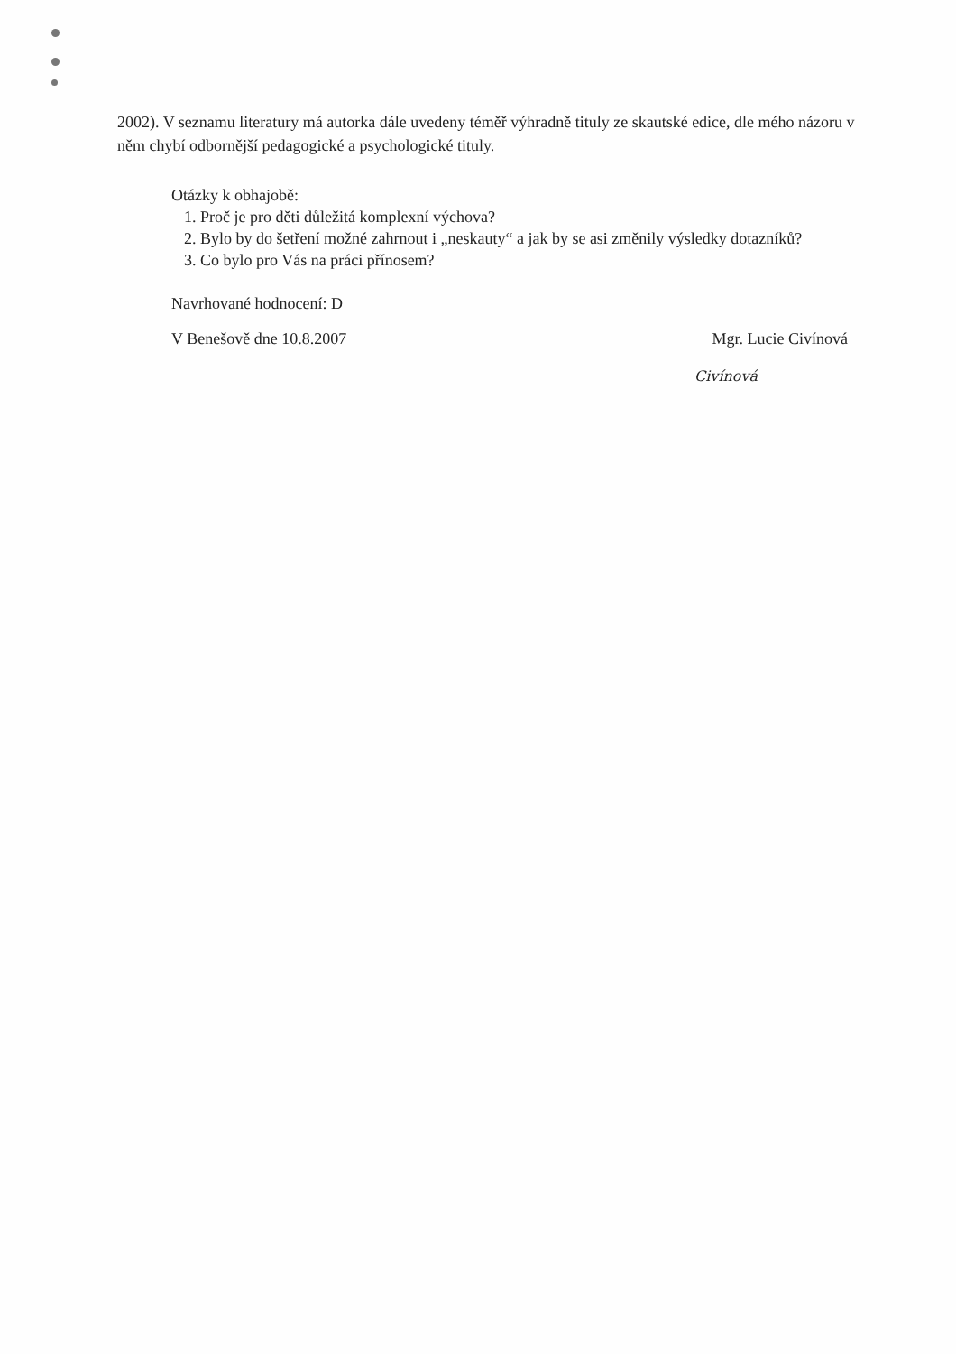2002). V seznamu literatury má autorka dále uvedeny téměř výhradně tituly ze skautské edice, dle mého názoru v něm chybí odbornější pedagogické a psychologické tituly.
Otázky k obhajobě:
1. Proč je pro děti důležitá komplexní výchova?
2. Bylo by do šetření možné zahrnout i „neskauty“ a jak by se asi změnily výsledky dotazníků?
3. Co bylo pro Vás na práci přínosem?
Navrhované hodnocení: D
V Benešově dne 10.8.2007 Mgr. Lucie Civínová
Civínová